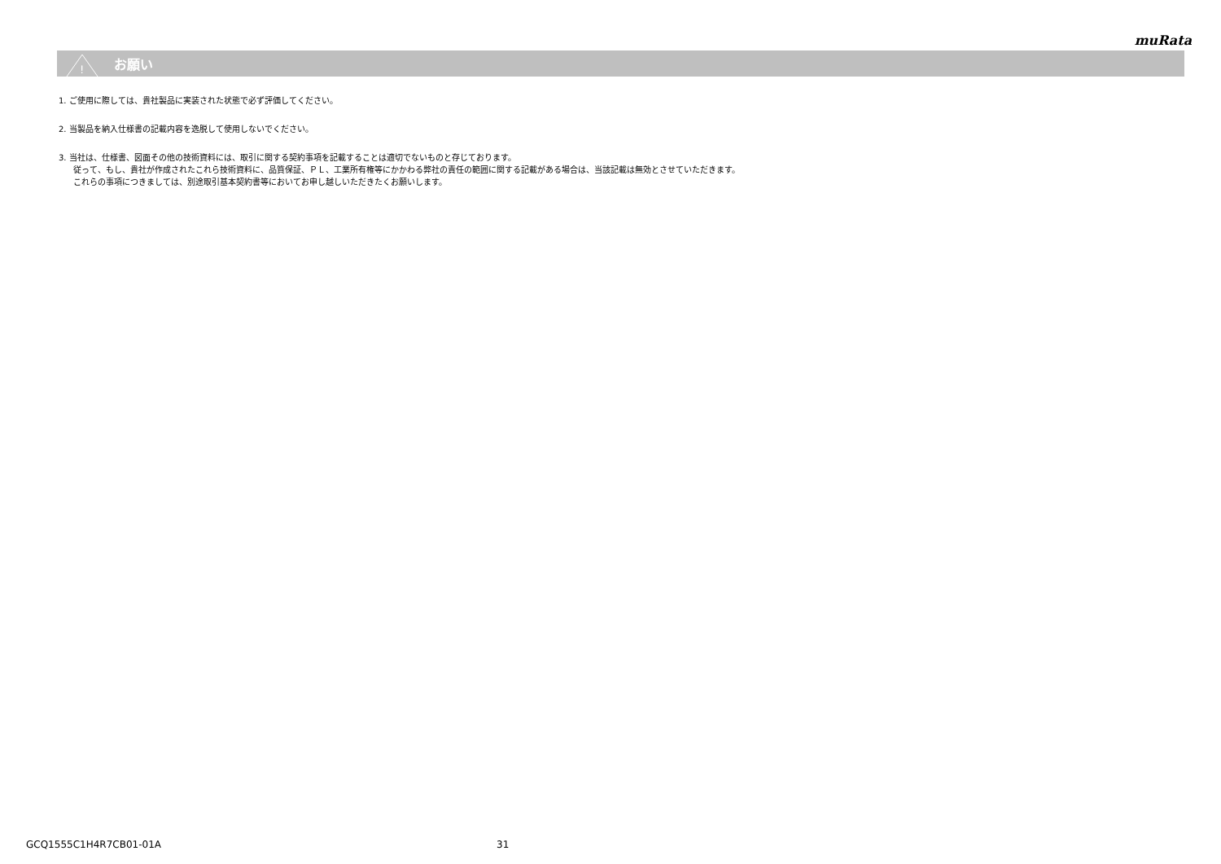muRata
!
お願い
1. ご使用に際しては、貴社製品に実装された状態で必ず評価してください。
2. 当製品を納入仕様書の記載内容を逸脱して使用しないでください。
3. 当社は、仕様書、図面その他の技術資料には、取引に関する契約事項を記載することは適切でないものと存じております。
従って、もし、貴社が作成されたこれら技術資料に、品質保証、ＰＬ、工業所有権等にかかわる弊社の責任の範囲に関する記載がある場合は、当該記載は無効とさせていただきます。
これらの事項につきましては、別途取引基本契約書等においてお申し越しいただきたくお願いします。
GCQ1555C1H4R7CB01-01A 31